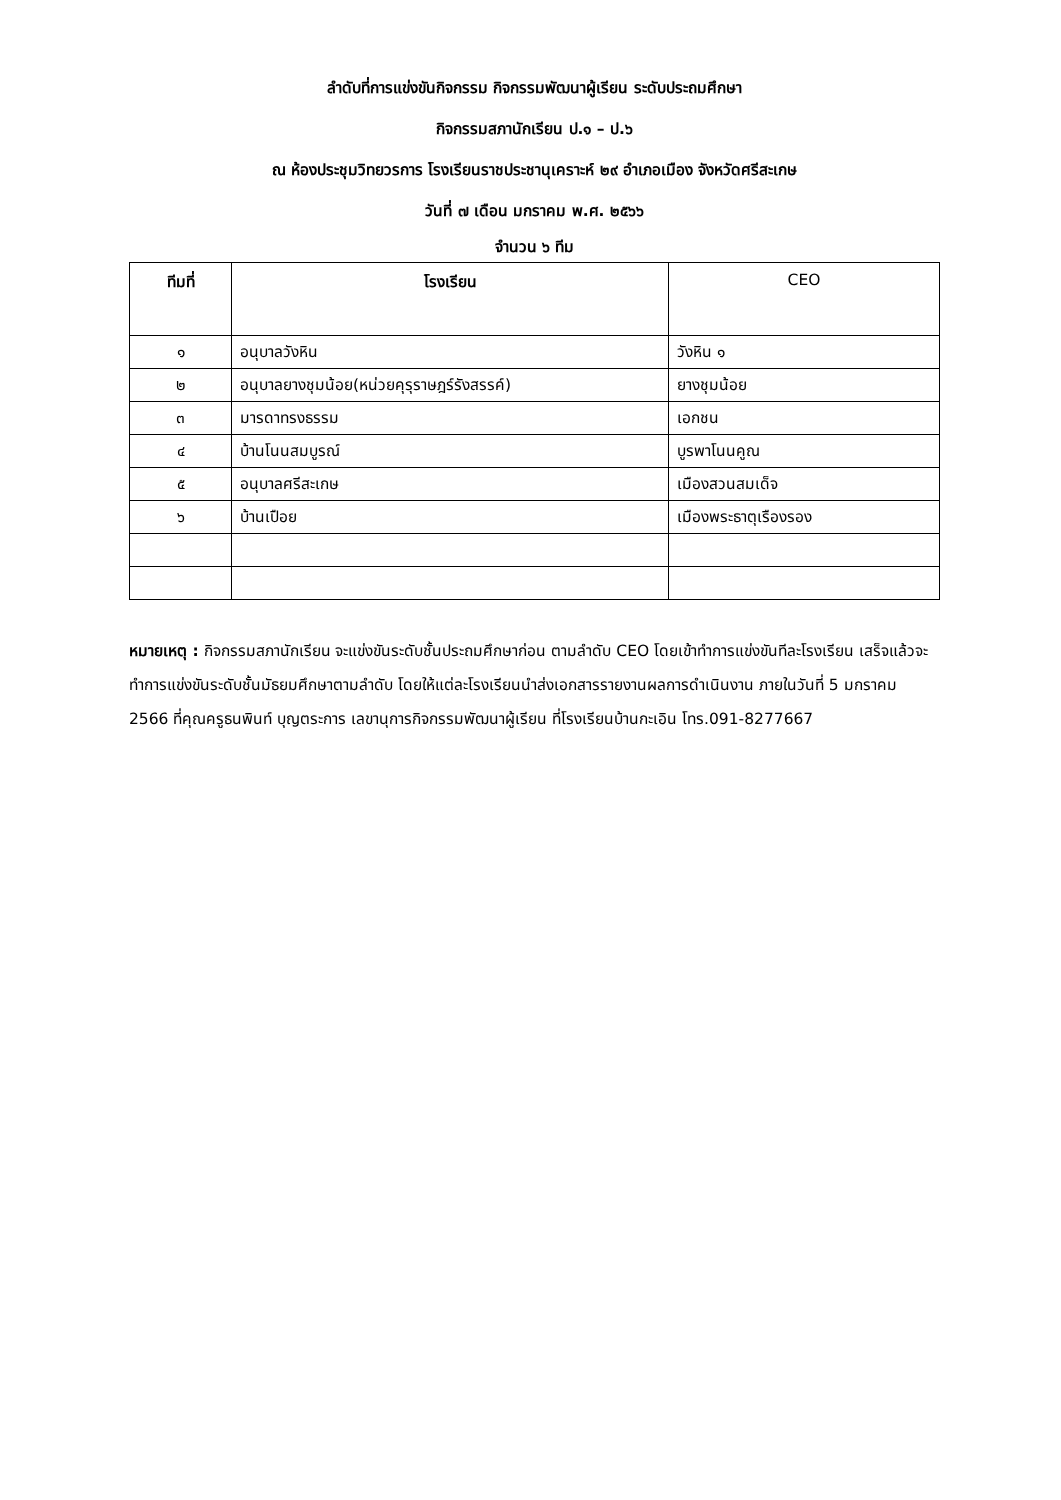ลำดับที่การแข่งขันกิจกรรม กิจกรรมพัฒนาผู้เรียน ระดับประถมศึกษา
กิจกรรมสภานักเรียน ป.๑ – ป.๖
ณ ห้องประชุมวิทยวรการ โรงเรียนราชประชานุเคราะห์ ๒๙ อำเภอเมือง จังหวัดศรีสะเกษ
วันที่ ๗ เดือน มกราคม พ.ศ. ๒๕๖๖
จำนวน ๖ ทีม
| ทีมที่ | โรงเรียน | CEO |
| --- | --- | --- |
| ๑ | อนุบาลวังหิน | วังหิน ๑ |
| ๒ | อนุบาลยางชุมน้อย(หน่วยคุรุราษฎร์รังสรรค์) | ยางชุมน้อย |
| ๓ | มารดาทรงธรรม | เอกชน |
| ๔ | บ้านโนนสมบูรณ์ | บูรพาโนนคูณ |
| ๕ | อนุบาลศรีสะเกษ | เมืองสวนสมเด็จ |
| ๖ | บ้านเปือย | เมืองพระธาตุเรืองรอง |
หมายเหตุ : กิจกรรมสภานักเรียน จะแข่งขันระดับชั้นประถมศึกษาก่อน ตามลำดับ CEO โดยเข้าทำการแข่งขันทีละโรงเรียน เสร็จแล้วจะทำการแข่งขันระดับชั้นมัธยมศึกษาตามลำดับ โดยให้แต่ละโรงเรียนนำส่งเอกสารรายงานผลการดำเนินงาน ภายในวันที่ 5 มกราคม 2566 ที่คุณครูธนพินท์ บุญตระการ เลขานุการกิจกรรมพัฒนาผู้เรียน ที่โรงเรียนบ้านกะเอิน โทร.091-8277667